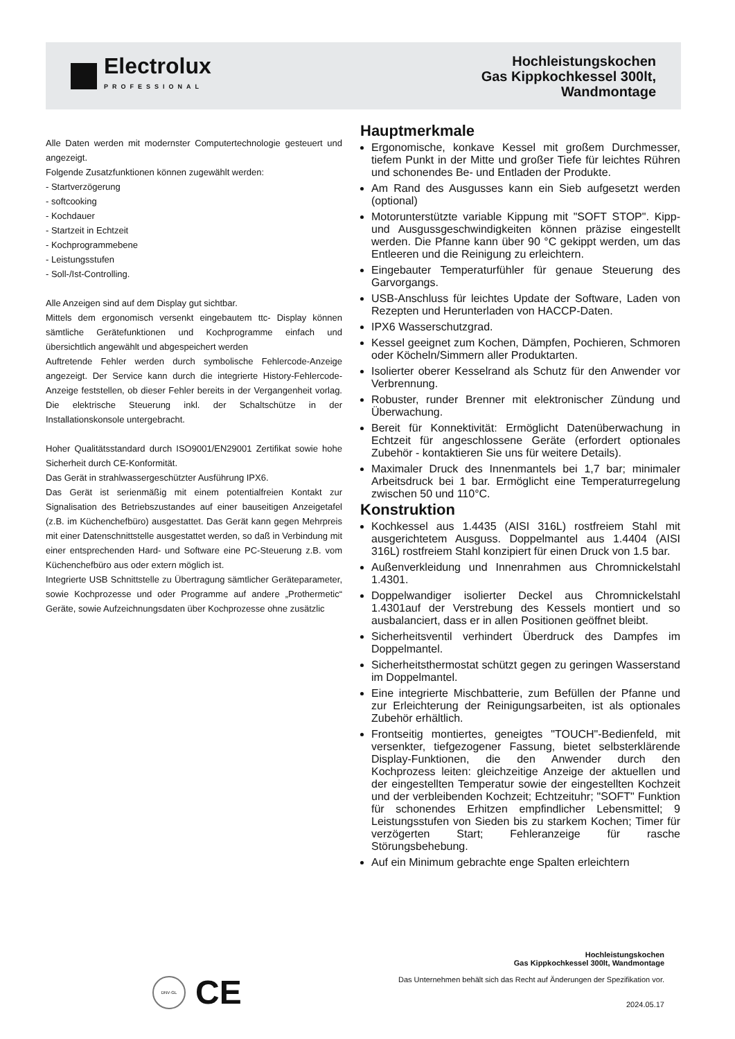Electrolux
PROFESSIONAL
Hochleistungskochen
Gas Kippkochkessel 300lt,
Wandmontage
Alle Daten werden mit modernster Computertechnologie gesteuert und angezeigt.
Folgende Zusatzfunktionen können zugewählt werden:
- Startverzögerung
- softcooking
- Kochdauer
- Startzeit in Echtzeit
- Kochprogrammebene
- Leistungsstufen
- Soll-/Ist-Controlling.
Alle Anzeigen sind auf dem Display gut sichtbar.
Mittels dem ergonomisch versenkt eingebautem ttc- Display können sämtliche Gerätefunktionen und Kochprogramme einfach und übersichtlich angewählt und abgespeichert werden
Auftretende Fehler werden durch symbolische Fehlercode-Anzeige angezeigt. Der Service kann durch die integrierte History-Fehlercode-Anzeige feststellen, ob dieser Fehler bereits in der Vergangenheit vorlag. Die elektrische Steuerung inkl. der Schaltschütze in der Installationskonsole untergebracht.
Hoher Qualitätsstandard durch ISO9001/EN29001 Zertifikat sowie hohe Sicherheit durch CE-Konformität.
Das Gerät in strahlwassergeschützter Ausführung IPX6.
Das Gerät ist serienmäßig mit einem potentialfreien Kontakt zur Signalisation des Betriebszustandes auf einer bauseitigen Anzeigetafel (z.B. im Küchenchefbüro) ausgestattet. Das Gerät kann gegen Mehrpreis mit einer Datenschnittstelle ausgestattet werden, so daß in Verbindung mit einer entsprechenden Hard- und Software eine PC-Steuerung z.B. vom Küchenchefbüro aus oder extern möglich ist.
Integrierte USB Schnittstelle zu Übertragung sämtlicher Geräteparameter, sowie Kochprozesse und oder Programme auf andere „Prothermetic“ Geräte, sowie Aufzeichnungsdaten über Kochprozesse ohne zusätzlic
Hauptmerkmale
Ergonomische, konkave Kessel mit großem Durchmesser, tiefem Punkt in der Mitte und großer Tiefe für leichtes Rühren und schonendes Be- und Entladen der Produkte.
Am Rand des Ausgusses kann ein Sieb aufgesetzt werden (optional)
Motorunterstützte variable Kippung mit "SOFT STOP". Kipp- und Ausgussgeschwindigkeiten können präzise eingestellt werden. Die Pfanne kann über 90 °C gekippt werden, um das Entleeren und die Reinigung zu erleichtern.
Eingebauter Temperaturfühler für genaue Steuerung des Garvorgangs.
USB-Anschluss für leichtes Update der Software, Laden von Rezepten und Herunterladen von HACCP-Daten.
IPX6 Wasserschutzgrad.
Kessel geeignet zum Kochen, Dämpfen, Pochieren, Schmoren oder Köcheln/Simmern aller Produktarten.
Isolierter oberer Kesselrand als Schutz für den Anwender vor Verbrennung.
Robuster, runder Brenner mit elektronischer Zündung und Überwachung.
Bereit für Konnektivität: Ermöglicht Datenüberwachung in Echtzeit für angeschlossene Geräte (erfordert optionales Zubehör - kontaktieren Sie uns für weitere Details).
Maximaler Druck des Innenmantels bei 1,7 bar; minimaler Arbeitsdruck bei 1 bar. Ermöglicht eine Temperaturregelung zwischen 50 und 110°C.
Konstruktion
Kochkessel aus 1.4435 (AISI 316L) rostfreiem Stahl mit ausgerichtetem Ausguss. Doppelmantel aus 1.4404 (AISI 316L) rostfreiem Stahl konzipiert für einen Druck von 1.5 bar.
Außenverkleidung und Innenrahmen aus Chromnickelstahl 1.4301.
Doppelwandiger isolierter Deckel aus Chromnickelstahl 1.4301auf der Verstrebung des Kessels montiert und so ausbalanciert, dass er in allen Positionen geöffnet bleibt.
Sicherheitsventil verhindert Überdruck des Dampfes im Doppelmantel.
Sicherheitsthermostat schützt gegen zu geringen Wasserstand im Doppelmantel.
Eine integrierte Mischbatterie, zum Befüllen der Pfanne und zur Erleichterung der Reinigungsarbeiten, ist als optionales Zubehör erhältlich.
Frontseitig montiertes, geneigtes "TOUCH"-Bedienfeld, mit versenkter, tiefgezogener Fassung, bietet selbsterklärende Display-Funktionen, die den Anwender durch den Kochprozess leiten: gleichzeitige Anzeige der aktuellen und der eingestellten Temperatur sowie der eingestellten Kochzeit und der verbleibenden Kochzeit; Echtzeituhr; "SOFT" Funktion für schonendes Erhitzen empfindlicher Lebensmittel; 9 Leistungsstufen von Sieden bis zu starkem Kochen; Timer für verzögerten Start; Fehleranzeige für rasche Störungsbehebung.
Auf ein Minimum gebrachte enge Spalten erleichtern
DNV·GL
CE
Hochleistungskochen
Gas Kippkochkessel 300lt, Wandmontage
Das Unternehmen behält sich das Recht auf Änderungen der Spezifikation vor.
2024.05.17